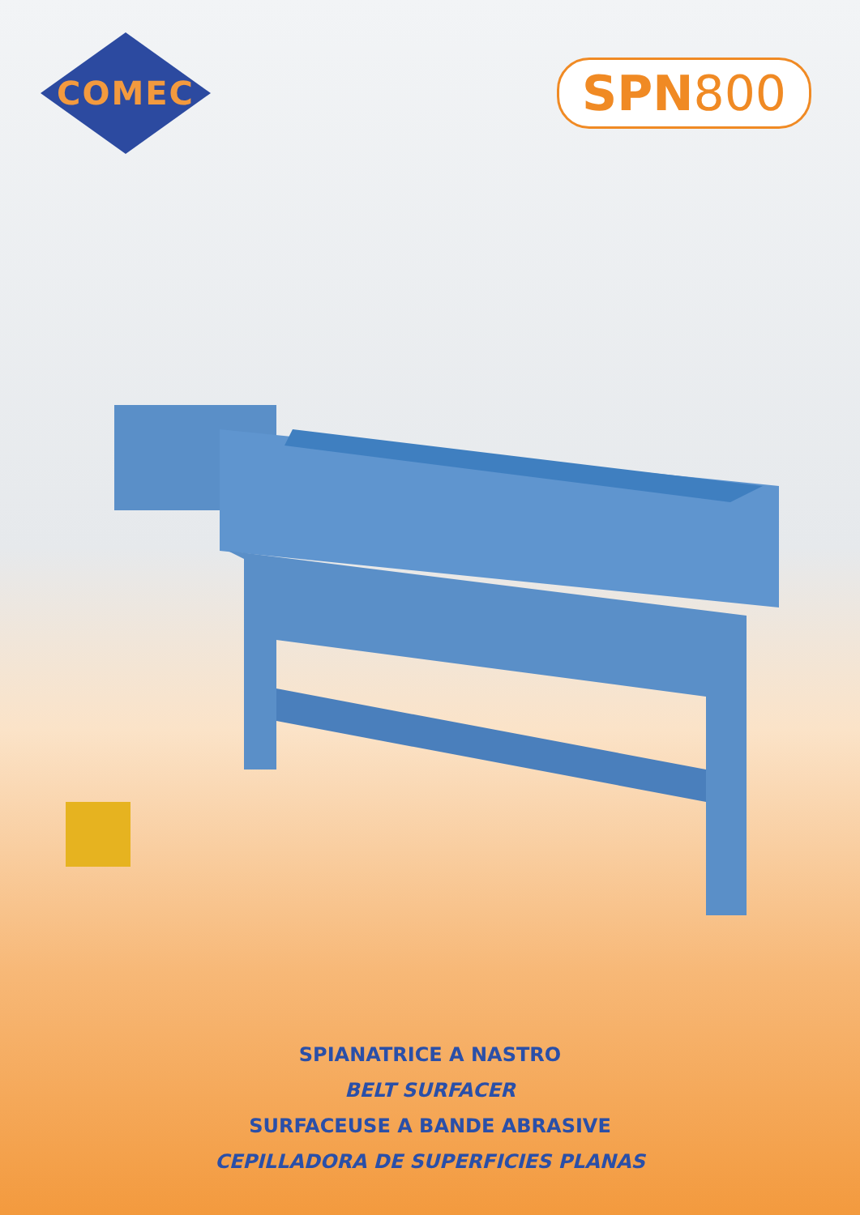COMEC
SPN800
SPIANATRICE A NASTRO
BELT SURFACER
SURFACEUSE A BANDE ABRASIVE
CEPILLADORA DE SUPERFICIES PLANAS